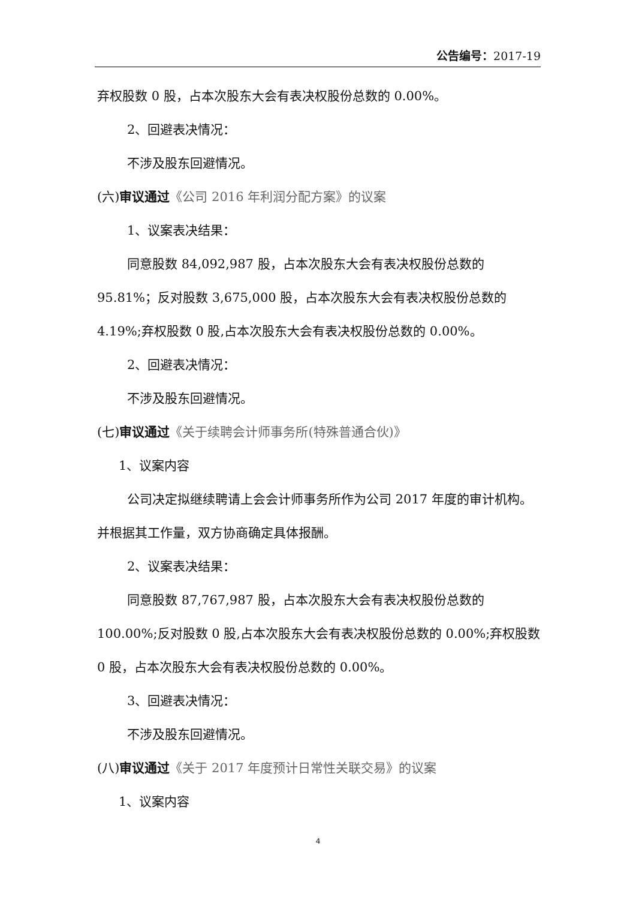公告编号：2017-19
弃权股数 0 股，占本次股东大会有表决权股份总数的 0.00%。
2、回避表决情况：
不涉及股东回避情况。
(六)审议通过《公司 2016 年利润分配方案》的议案
1、议案表决结果：
同意股数 84,092,987 股，占本次股东大会有表决权股份总数的 95.81%；反对股数 3,675,000 股，占本次股东大会有表决权股份总数的 4.19%;弃权股数 0 股,占本次股东大会有表决权股份总数的 0.00%。
2、回避表决情况：
不涉及股东回避情况。
(七)审议通过《关于续聘会计师事务所(特殊普通合伙)》
1、议案内容
公司决定拟继续聘请上会会计师事务所作为公司 2017 年度的审计机构。并根据其工作量，双方协商确定具体报酬。
2、议案表决结果：
同意股数 87,767,987 股，占本次股东大会有表决权股份总数的 100.00%;反对股数 0 股,占本次股东大会有表决权股份总数的 0.00%;弃权股数 0 股，占本次股东大会有表决权股份总数的 0.00%。
3、回避表决情况：
不涉及股东回避情况。
(八)审议通过《关于 2017 年度预计日常性关联交易》的议案
1、议案内容
4